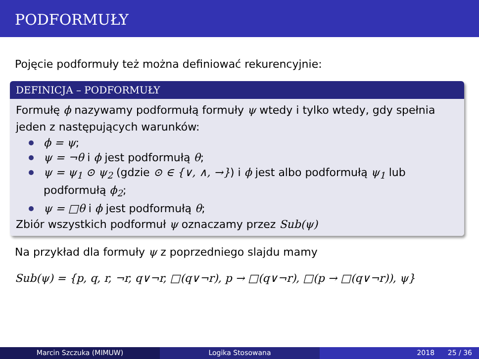PODFORMUŁY
Pojęcie podformuły też można definiować rekurencyjnie:
DEFINICJA – PODFORMUŁY
Formułę ϕ nazywamy podformułą formuły ψ wtedy i tylko wtedy, gdy spełnia jeden z następujących warunków:
ϕ = ψ;
ψ = ¬θ i ϕ jest podformułą θ;
ψ = ψ<sub>1</sub> ⊙ ψ<sub>2</sub> (gdzie ⊙ ∈ {∨, ∧, →}) i ϕ jest albo podformułą ψ<sub>1</sub> lub podformułą ϕ<sub>2</sub>;
ψ = □θ i ϕ jest podformułą θ;
Zbiór wszystkich podformuł ψ oznaczamy przez Sub(ψ)
Na przykład dla formuły ψ z poprzedniego slajdu mamy
Sub(ψ) = {p, q, r, ¬r, q∨¬r, □(q∨¬r), p → □(q∨¬r), □(p → □(q∨¬r)), ψ}
Marcin Szczuka (MIMUW) Logika Stosowana 2018 25 / 36